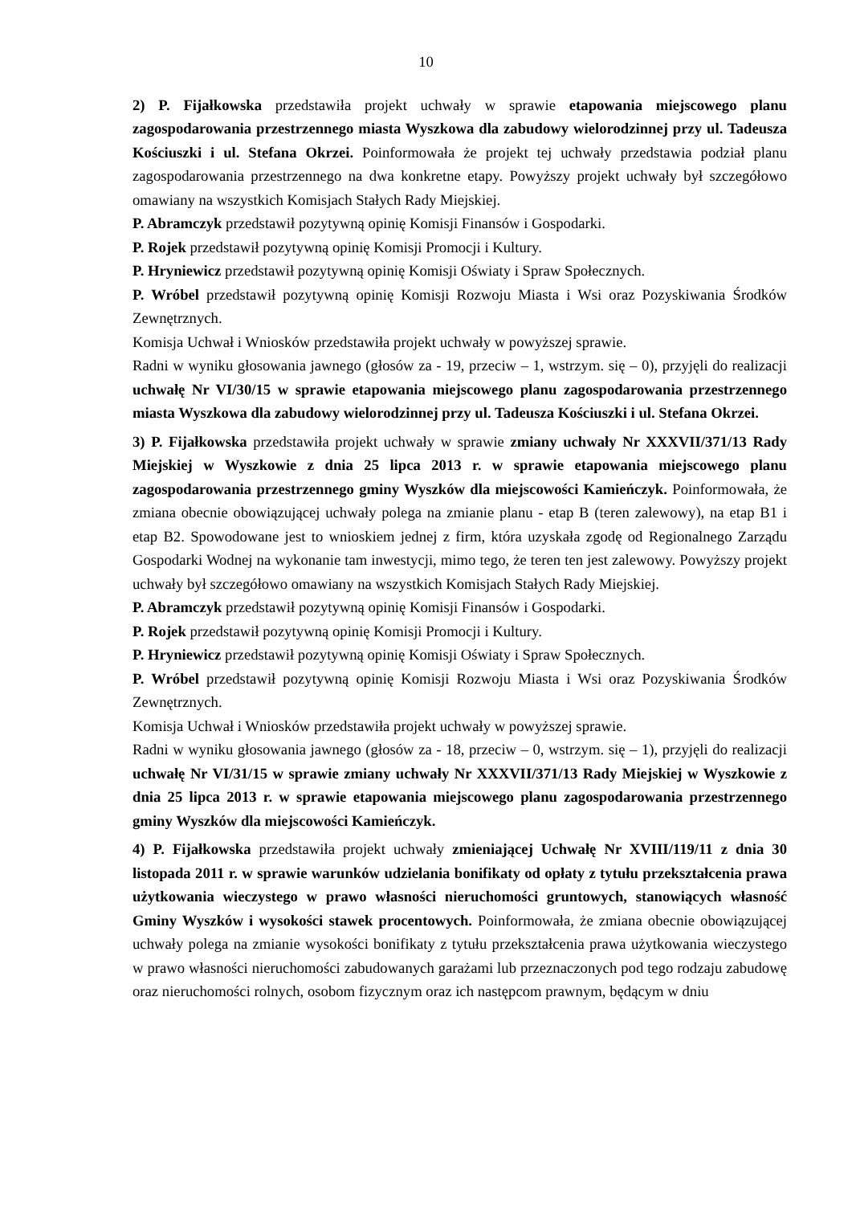10
2) P. Fijałkowska przedstawiła projekt uchwały w sprawie etapowania miejscowego planu zagospodarowania przestrzennego miasta Wyszkowa dla zabudowy wielorodzinnej przy ul. Tadeusza Kościuszki i ul. Stefana Okrzei. Poinformowała że projekt tej uchwały przedstawia podział planu zagospodarowania przestrzennego na dwa konkretne etapy. Powyższy projekt uchwały był szczegółowo omawiany na wszystkich Komisjach Stałych Rady Miejskiej.
P. Abramczyk przedstawił pozytywną opinię Komisji Finansów i Gospodarki.
P. Rojek przedstawił pozytywną opinię Komisji Promocji i Kultury.
P. Hryniewicz przedstawił pozytywną opinię Komisji Oświaty i Spraw Społecznych.
P. Wróbel przedstawił pozytywną opinię Komisji Rozwoju Miasta i Wsi oraz Pozyskiwania Środków Zewnętrznych.
Komisja Uchwał i Wniosków przedstawiła projekt uchwały w powyższej sprawie.
Radni w wyniku głosowania jawnego (głosów za - 19, przeciw – 1, wstrzym. się – 0), przyjęli do realizacji uchwałę Nr VI/30/15 w sprawie etapowania miejscowego planu zagospodarowania przestrzennego miasta Wyszkowa dla zabudowy wielorodzinnej przy ul. Tadeusza Kościuszki i ul. Stefana Okrzei.
3) P. Fijałkowska przedstawiła projekt uchwały w sprawie zmiany uchwały Nr XXXVII/371/13 Rady Miejskiej w Wyszkowie z dnia 25 lipca 2013 r. w sprawie etapowania miejscowego planu zagospodarowania przestrzennego gminy Wyszków dla miejscowości Kamieńczyk. Poinformowała, że zmiana obecnie obowiązującej uchwały polega na zmianie planu - etap B (teren zalewowy), na etap B1 i etap B2. Spowodowane jest to wnioskiem jednej z firm, która uzyskała zgodę od Regionalnego Zarządu Gospodarki Wodnej na wykonanie tam inwestycji, mimo tego, że teren ten jest zalewowy. Powyższy projekt uchwały był szczegółowo omawiany na wszystkich Komisjach Stałych Rady Miejskiej.
P. Abramczyk przedstawił pozytywną opinię Komisji Finansów i Gospodarki.
P. Rojek przedstawił pozytywną opinię Komisji Promocji i Kultury.
P. Hryniewicz przedstawił pozytywną opinię Komisji Oświaty i Spraw Społecznych.
P. Wróbel przedstawił pozytywną opinię Komisji Rozwoju Miasta i Wsi oraz Pozyskiwania Środków Zewnętrznych.
Komisja Uchwał i Wniosków przedstawiła projekt uchwały w powyższej sprawie.
Radni w wyniku głosowania jawnego (głosów za - 18, przeciw – 0, wstrzym. się – 1), przyjęli do realizacji uchwałę Nr VI/31/15 w sprawie zmiany uchwały Nr XXXVII/371/13 Rady Miejskiej w Wyszkowie z dnia 25 lipca 2013 r. w sprawie etapowania miejscowego planu zagospodarowania przestrzennego gminy Wyszków dla miejscowości Kamieńczyk.
4) P. Fijałkowska przedstawiła projekt uchwały zmieniającej Uchwałę Nr XVIII/119/11 z dnia 30 listopada 2011 r. w sprawie warunków udzielania bonifikaty od opłaty z tytułu przekształcenia prawa użytkowania wieczystego w prawo własności nieruchomości gruntowych, stanowiących własność Gminy Wyszków i wysokości stawek procentowych. Poinformowała, że zmiana obecnie obowiązującej uchwały polega na zmianie wysokości bonifikaty z tytułu przekształcenia prawa użytkowania wieczystego w prawo własności nieruchomości zabudowanych garażami lub przeznaczonych pod tego rodzaju zabudowę oraz nieruchomości rolnych, osobom fizycznym oraz ich następcom prawnym, będącym w dniu